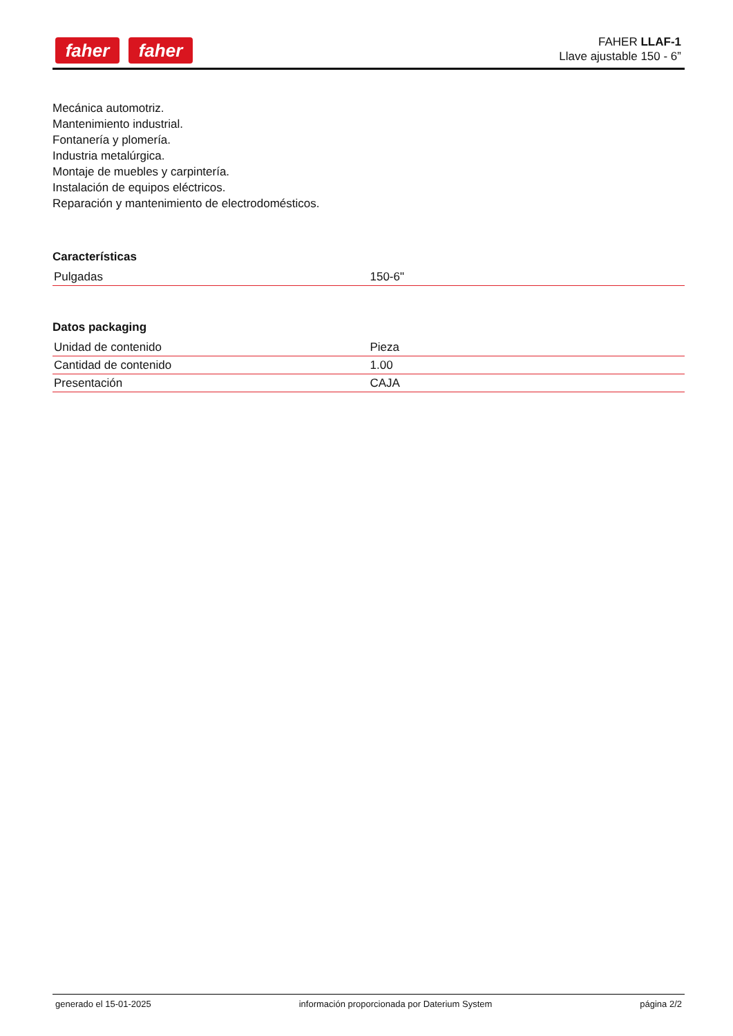faher faher
FAHER LLAF-1
Llave ajustable 150 - 6”
Mecánica automotriz.
Mantenimiento industrial.
Fontanería y plomería.
Industria metalúrgica.
Montaje de muebles y carpintería.
Instalación de equipos eléctricos.
Reparación y mantenimiento de electrodomésticos.
Características
| Pulgadas | 150-6" |
Datos packaging
| Unidad de contenido | Pieza |
| Cantidad de contenido | 1.00 |
| Presentación | CAJA |
generado el 15-01-2025 información proporcionada por Daterium System página 2/2